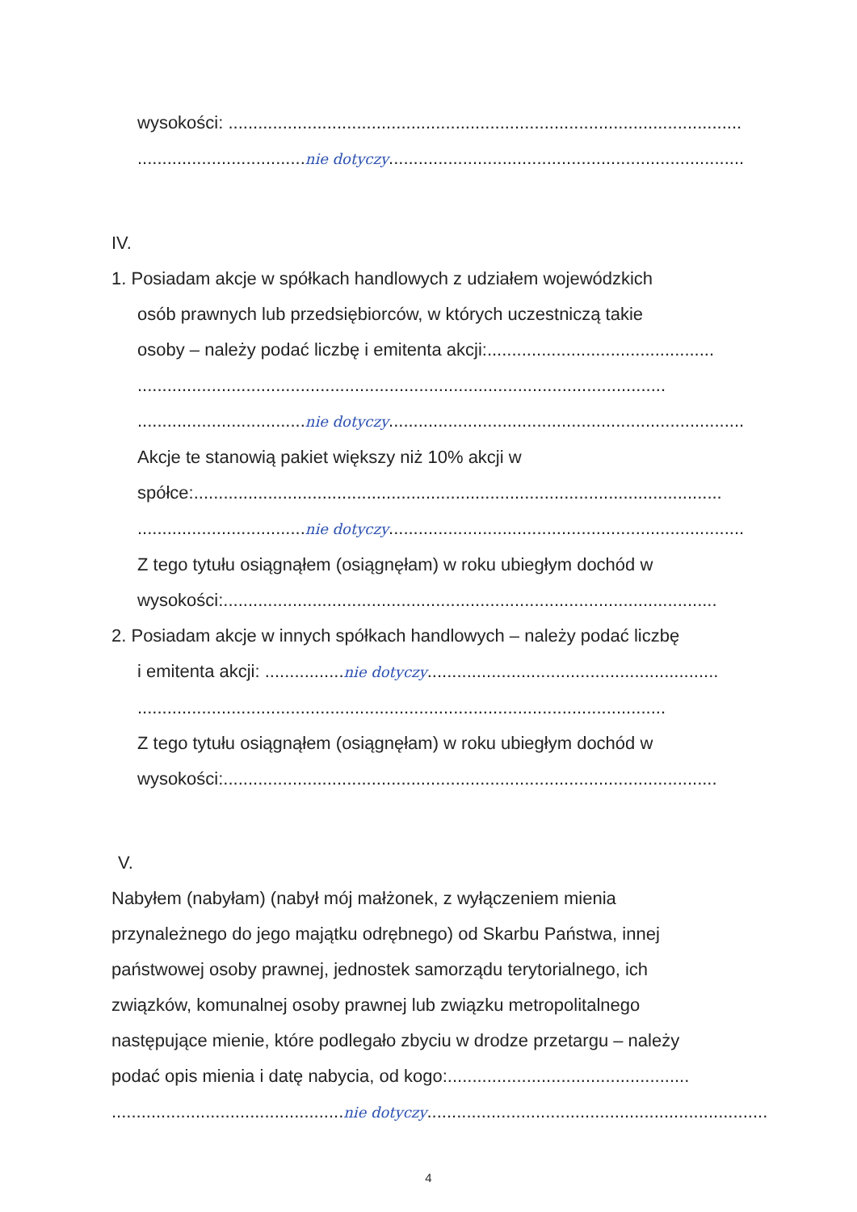wysokości: ........................................................................................................
..................................nie dotyczy........................................................................
IV.
1. Posiadam akcje w spółkach handlowych z udziałem wojewódzkich
osób prawnych lub przedsiębiorców, w których uczestniczą takie
osoby – należy podać liczbę i emitenta akcji:..............................................
...........................................................................................................
..................................nie dotyczy........................................................................
Akcje te stanowią pakiet większy niż 10% akcji w
spółce:...........................................................................................................
..................................nie dotyczy........................................................................
Z tego tytułu osiągnąłem (osiągnęłam) w roku ubiegłym dochód w
wysokości:....................................................................................................
2. Posiadam akcje w innych spółkach handlowych – należy podać liczbę
i emitenta akcji: ................nie dotyczy...........................................................
...........................................................................................................
Z tego tytułu osiągnąłem (osiągnęłam) w roku ubiegłym dochód w
wysokości:....................................................................................................
V.
Nabyłem (nabyłam) (nabył mój małżonek, z wyłączeniem mienia
przynależnego do jego majątku odrębnego) od Skarbu Państwa, innej
państwowej osoby prawnej, jednostek samorządu terytorialnego, ich
związków, komunalnej osoby prawnej lub związku metropolitalnego
następujące mienie, które podlegało zbyciu w drodze przetargu – należy
podać opis mienia i datę nabycia, od kogo:.................................................
...............................................nie dotyczy.........................................................................
4